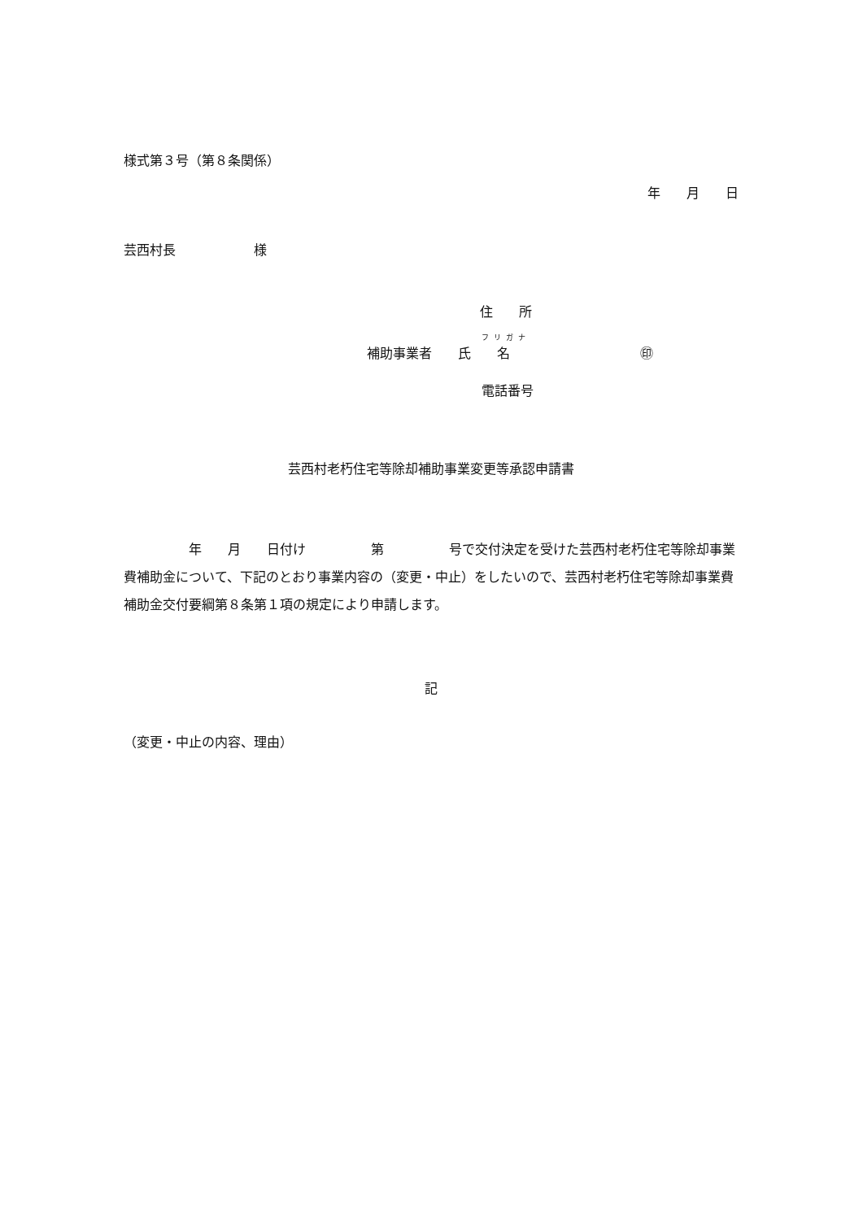様式第３号（第８条関係）
年　　月　　日
芸西村長　　　　　　様
住　　所
フリガナ
補助事業者　　氏　　名　　　　　　　　　　㊞
電話番号
芸西村老朽住宅等除却補助事業変更等承認申請書
　　　　　年　　月　　日付け　　　　　第　　　　　号で交付決定を受けた芸西村老朽住宅等除却事業費補助金について、下記のとおり事業内容の（変更・中止）をしたいので、芸西村老朽住宅等除却事業費補助金交付要綱第８条第１項の規定により申請します。
記
（変更・中止の内容、理由）